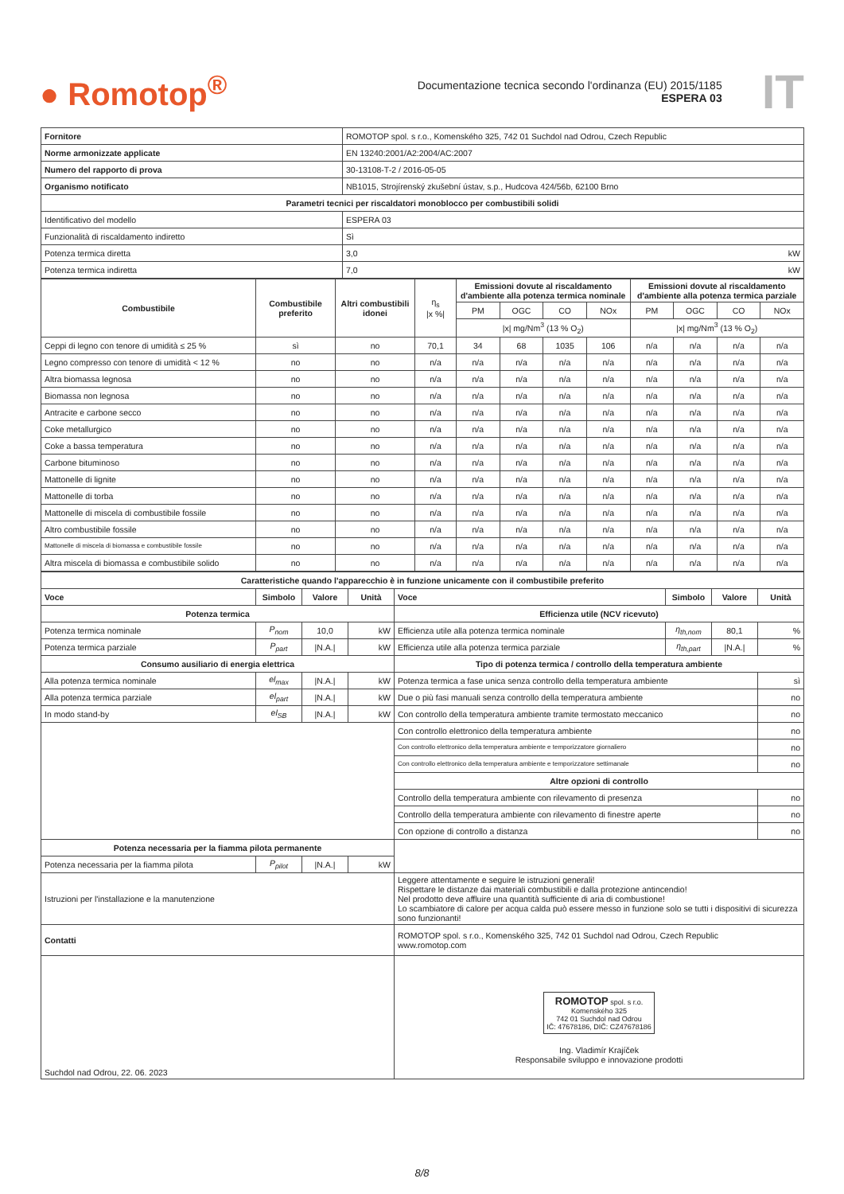● Romotop<sup>®</sup>
Documentazione tecnica secondo l'ordinanza (EU) 2015/1185
ESPERA 03
IT
| Fornitore | ROMOTOP spol. s r.o., Komenského 325, 742 01 Suchdol nad Odrou, Czech Republic |
| Norme armonizzate applicate | EN 13240:2001/A2:2004/AC:2007 |
| Numero del rapporto di prova | 30-13108-T-2 / 2016-05-05 |
| Organismo notificato | NB1015, Strojírenský zkušební ústav, s.p., Hudcova 424/56b, 62100 Brno |
| Parametri tecnici per riscaldatori monoblocco per combustibili solidi | |
| Identificativo del modello | ESPERA 03 |
| Funzionalità di riscaldamento indiretto | Sì |
| Potenza termica diretta | 3,0 kW |
| Potenza termica indiretta | 7,0 kW |
| Combustibile | Combustibile preferito | Altri combustibili idonei | η<sub>s</sub> /x %/ | Emissioni dovute al riscaldamento d'ambiente alla potenza termica nominale | | | | Emissioni dovute al riscaldamento d'ambiente alla potenza termica parziale | | | |
| | | | | PM | OGC | CO | NOx | PM | OGC | CO | NOx |
| | | | | /x/ mg/Nm<sup>3</sup> (13 % O<sub>2</sub>) | | | | /x/ mg/Nm<sup>3</sup> (13 % O<sub>2</sub>) | | | |
| Ceppi di legno con tenore di umidità ≤ 25 % | sì | no | 70,1 | 34 | 68 | 1035 | 106 | n/a | n/a | n/a | n/a |
| Legno compresso con tenore di umidità < 12 % | no | no | n/a | n/a | n/a | n/a | n/a | n/a | n/a | n/a | n/a |
| Altra biomassa legnosa | no | no | n/a | n/a | n/a | n/a | n/a | n/a | n/a | n/a | n/a |
| Biomassa non legnosa | no | no | n/a | n/a | n/a | n/a | n/a | n/a | n/a | n/a | n/a |
| Antracite e carbone secco | no | no | n/a | n/a | n/a | n/a | n/a | n/a | n/a | n/a | n/a |
| Coke metallurgico | no | no | n/a | n/a | n/a | n/a | n/a | n/a | n/a | n/a | n/a |
| Coke a bassa temperatura | no | no | n/a | n/a | n/a | n/a | n/a | n/a | n/a | n/a | n/a |
| Carbone bituminoso | no | no | n/a | n/a | n/a | n/a | n/a | n/a | n/a | n/a | n/a |
| Mattonelle di lignite | no | no | n/a | n/a | n/a | n/a | n/a | n/a | n/a | n/a | n/a |
| Mattonelle di torba | no | no | n/a | n/a | n/a | n/a | n/a | n/a | n/a | n/a | n/a |
| Mattonelle di miscela di combustibile fossile | no | no | n/a | n/a | n/a | n/a | n/a | n/a | n/a | n/a | n/a |
| Altro combustibile fossile | no | no | n/a | n/a | n/a | n/a | n/a | n/a | n/a | n/a | n/a |
| Mattonelle di miscela di biomassa e combustibile fossile | no | no | n/a | n/a | n/a | n/a | n/a | n/a | n/a | n/a | n/a |
| Altra miscela di biomassa e combustibile solido | no | no | n/a | n/a | n/a | n/a | n/a | n/a | n/a | n/a | n/a |
| Caratteristiche quando l'apparecchio è in funzione unicamente con il combustibile preferito | | | | | | | |
| --- | --- | --- | --- | --- | --- | --- | --- |
| Voce | Simbolo | Valore | Unità | Voce | Simbolo | Valore | Unità |
| Potenza termica | | | | Efficienza utile (NCV ricevuto) | | | |
| Potenza termica nominale | P<sub>nom</sub> | 10,0 | kW | Efficienza utile alla potenza termica nominale | η<sub>th,nom</sub> | 80,1 | % |
| Potenza termica parziale | P<sub>part</sub> | /N.A./ | kW | Efficienza utile alla potenza termica parziale | η<sub>th,part</sub> | /N.A./ | % |
| Consumo ausiliario di energia elettrica | | | | Tipo di potenza termica / controllo della temperatura ambiente | | | |
| Alla potenza termica nominale | el<sub>max</sub> | /N.A./ | kW | Potenza termica a fase unica senza controllo della temperatura ambiente | | | sì |
| Alla potenza termica parziale | el<sub>part</sub> | /N.A./ | kW | Due o più fasi manuali senza controllo della temperatura ambiente | | | no |
| In modo stand-by | el<sub>SB</sub> | /N.A./ | kW | Con controllo della temperatura ambiente tramite termostato meccanico | | | no |
| | | | | Con controllo elettronico della temperatura ambiente | | | no |
| | | | | Con controllo elettronico della temperatura ambiente e temporizzatore giornaliero | | | no |
| | | | | Con controllo elettronico della temperatura ambiente e temporizzatore settimanale | | | no |
| | | | | Altre opzioni di controllo | | | |
| | | | | Controllo della temperatura ambiente con rilevamento di presenza | | | no |
| | | | | Controllo della temperatura ambiente con rilevamento di finestre aperte | | | no |
| | | | | Con opzione di controllo a distanza | | | no |
| Potenza necessaria per la fiamma pilota permanente | | | | | | | |
| Potenza necessaria per la fiamma pilota | P<sub>pilot</sub> | /N.A./ | kW | | | | |
| Istruzioni per l'installazione e la manutenzione | | | | Leggere attentamente e seguire le istruzioni generali! Rispettare le distanze dai materiali combustibili e dalla protezione antincendio! Nel prodotto deve affluire una quantità sufficiente di aria di combustione! Lo scambiatore di calore per acqua calda può essere messo in funzione solo se tutti i dispositivi di sicurezza sono funzionanti! | | | |
| Contatti | | | | ROMOTOP spol. s r.o., Komenského 325, 742 01 Suchdol nad Odrou, Czech Republic www.romotop.com | | | |
| Suchdol nad Odrou, 22. 06. 2023 | | | | ROMOTOP spol. s r.o. Komenského 325 742 01 Suchdol nad Odrou IČ: 47678186, DIČ: CZ47678186 Ing. Vladimír Krajíček Responsabile sviluppo e innovazione prodotti | | | |
8/8